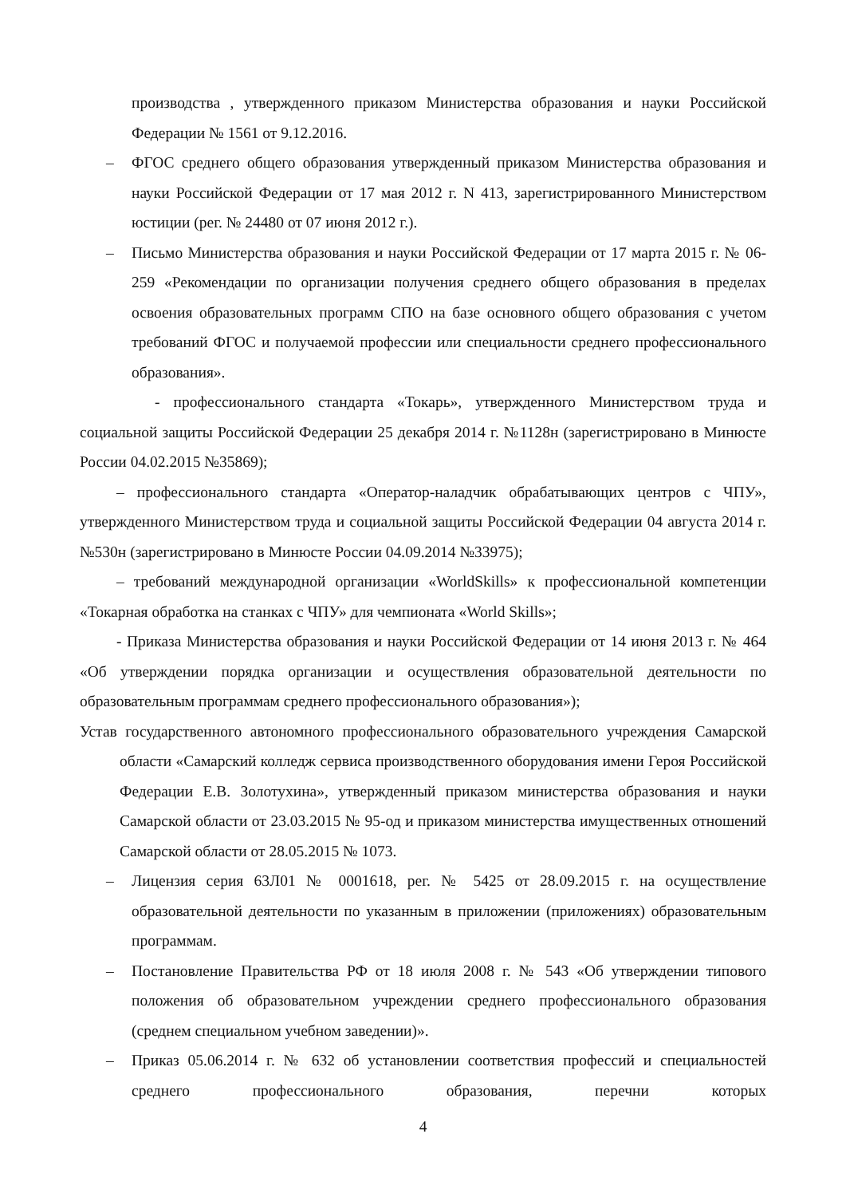производства , утвержденного приказом Министерства образования и науки Российской Федерации № 1561 от 9.12.2016.
– ФГОС среднего общего образования утвержденный приказом Министерства образования и науки Российской Федерации от 17 мая 2012 г. N 413, зарегистрированного Министерством юстиции (рег. № 24480 от 07 июня 2012 г.).
– Письмо Министерства образования и науки Российской Федерации от 17 марта 2015 г. № 06-259 «Рекомендации по организации получения среднего общего образования в пределах освоения образовательных программ СПО на базе основного общего образования с учетом требований ФГОС и получаемой профессии или специальности среднего профессионального образования».
- профессионального стандарта «Токарь», утвержденного Министерством труда и социальной защиты Российской Федерации 25 декабря 2014 г. №1128н (зарегистрировано в Минюсте России 04.02.2015 №35869);
– профессионального стандарта «Оператор-наладчик обрабатывающих центров с ЧПУ», утвержденного Министерством труда и социальной защиты Российской Федерации 04 августа 2014 г. №530н (зарегистрировано в Минюсте России 04.09.2014 №33975);
– требований международной организации «WorldSkills» к профессиональной компетенции «Токарная обработка на станках с ЧПУ» для чемпионата «World Skills»;
- Приказа Министерства образования и науки Российской Федерации от 14 июня 2013 г. № 464 «Об утверждении порядка организации и осуществления образовательной деятельности по образовательным программам среднего профессионального образования»);
Устав государственного автономного профессионального образовательного учреждения Самарской области «Самарский колледж сервиса производственного оборудования имени Героя Российской Федерации Е.В. Золотухина», утвержденный приказом министерства образования и науки Самарской области от 23.03.2015 № 95-од и приказом министерства имущественных отношений Самарской области от 28.05.2015 № 1073.
– Лицензия серия 63Л01 № 0001618, рег. № 5425 от 28.09.2015 г. на осуществление образовательной деятельности по указанным в приложении (приложениях) образовательным программам.
– Постановление Правительства РФ от 18 июля 2008 г. № 543 «Об утверждении типового положения об образовательном учреждении среднего профессионального образования (среднем специальном учебном заведении)».
– Приказ 05.06.2014 г. № 632 об установлении соответствия профессий и специальностей среднего профессионального образования, перечни которых
4